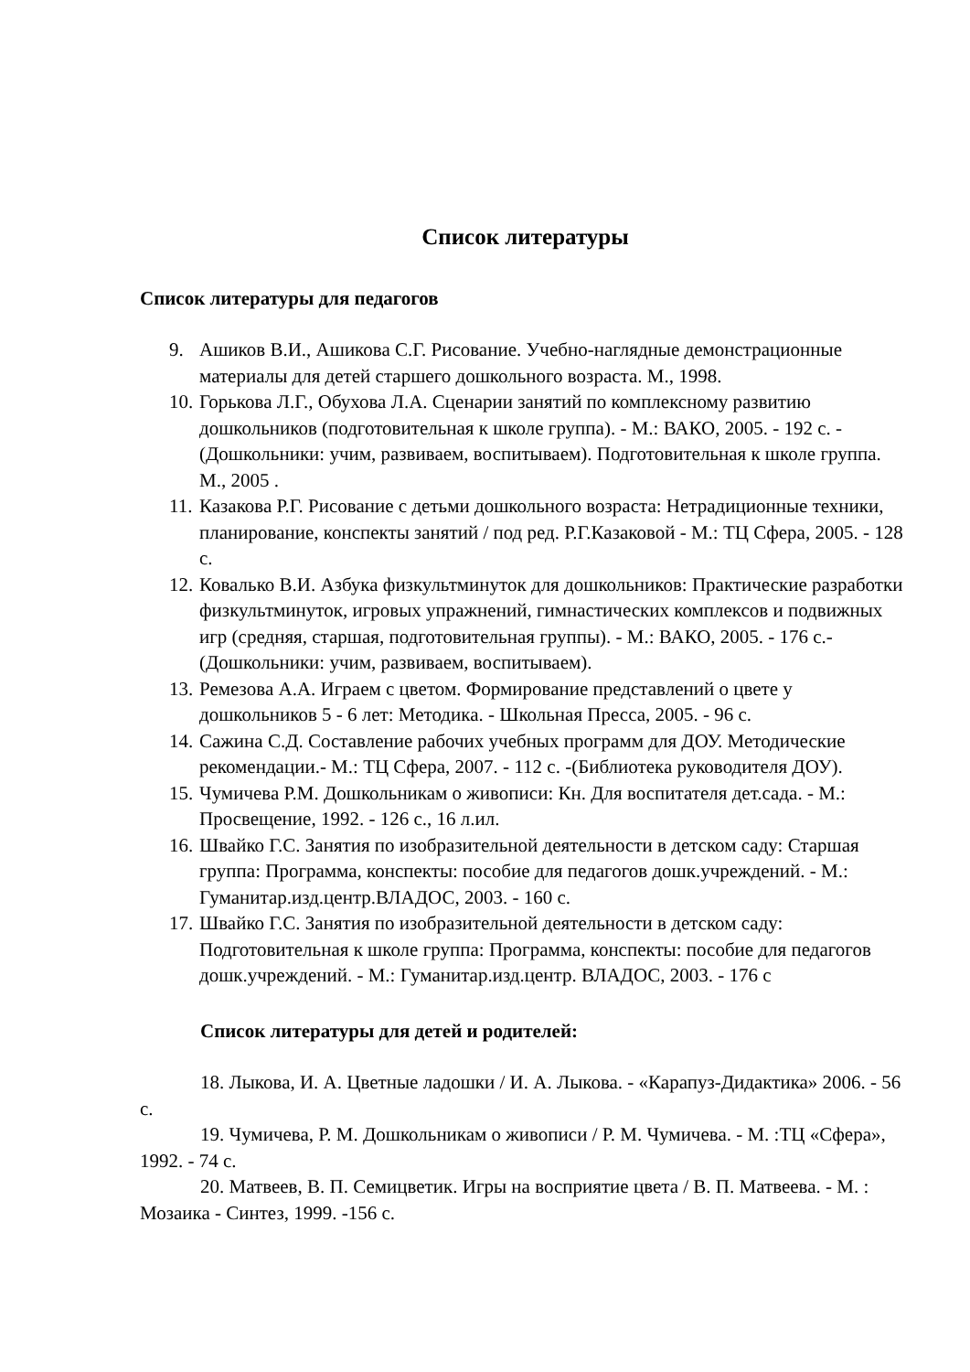Список литературы
Список литературы для педагогов
9. Ашиков В.И., Ашикова С.Г. Рисование. Учебно-наглядные демонстрационные материалы для детей старшего дошкольного возраста. М., 1998.
10. Горькова Л.Г., Обухова Л.А. Сценарии занятий по комплексному развитию дошкольников (подготовительная к школе группа). - М.: ВАКО, 2005. - 192 с. - (Дошкольники: учим, развиваем, воспитываем). Подготовительная к школе группа. М., 2005 .
11. Казакова Р.Г. Рисование с детьми дошкольного возраста: Нетрадиционные техники, планирование, конспекты занятий / под ред. Р.Г.Казаковой - М.: ТЦ Сфера, 2005. - 128 с.
12. Ковалько В.И. Азбука физкультминуток для дошкольников: Практические разработки физкультминуток, игровых упражнений, гимнастических комплексов и подвижных игр (средняя, старшая, подготовительная группы). - М.: ВАКО, 2005. - 176 с.-(Дошкольники: учим, развиваем, воспитываем).
13. Ремезова А.А. Играем с цветом. Формирование представлений о цвете у дошкольников 5 - 6 лет: Методика. - Школьная Пресса, 2005. - 96 с.
14. Сажина С.Д. Составление рабочих учебных программ для ДОУ. Методические рекомендации.- М.: ТЦ Сфера, 2007. - 112 с. -(Библиотека руководителя ДОУ).
15. Чумичева Р.М. Дошкольникам о живописи: Кн. Для воспитателя дет.сада. - М.: Просвещение, 1992. - 126 с., 16 л.ил.
16. Швайко Г.С. Занятия по изобразительной деятельности в детском саду: Старшая группа: Программа, конспекты: пособие для педагогов дошк.учреждений. - М.: Гуманитар.изд.центр.ВЛАДОС, 2003. - 160 с.
17. Швайко Г.С. Занятия по изобразительной деятельности в детском саду: Подготовительная к школе группа: Программа, конспекты: пособие для педагогов дошк.учреждений. - М.: Гуманитар.изд.центр. ВЛАДОС, 2003. - 176 с
Список литературы для детей и родителей:
18. Лыкова, И. А. Цветные ладошки / И. А. Лыкова. - «Карапуз-Дидактика» 2006. - 56 с.
19. Чумичева, Р. М. Дошкольникам о живописи / Р. М. Чумичева. - М. :ТЦ «Сфера», 1992. - 74 с.
20. Матвеев, В. П. Семицветик. Игры на восприятие цвета / В. П. Матвеева. - М. : Мозаика - Синтез, 1999. -156 с.